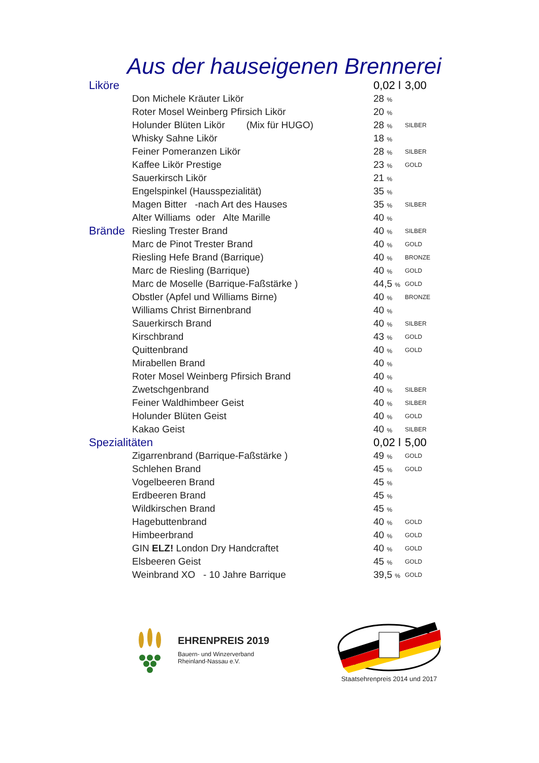Aus der hauseigenen Brennerei
| Liköre | | 0,02 l | 3,00 |
| | Don Michele Kräuter Likör | 28 % | |
| | Roter Mosel Weinberg Pfirsich Likör | 20 % | |
| | Holunder Blüten Likör (Mix für HUGO) | 28 % | SILBER |
| | Whisky Sahne Likör | 18 % | |
| | Feiner Pomeranzen Likör | 28 % | SILBER |
| | Kaffee Likör Prestige | 23 % | GOLD |
| | Sauerkirsch Likör | 21 % | |
| | Engelspinkel (Hausspezialität) | 35 % | |
| | Magen Bitter -nach Art des Hauses | 35 % | SILBER |
| | Alter Williams oder Alte Marille | 40 % | |
| Brände | Riesling Trester Brand | 40 % | SILBER |
| | Marc de Pinot Trester Brand | 40 % | GOLD |
| | Riesling Hefe Brand (Barrique) | 40 % | BRONZE |
| | Marc de Riesling (Barrique) | 40 % | GOLD |
| | Marc de Moselle (Barrique-Faßstärke ) | 44,5 % | GOLD |
| | Obstler (Apfel und Williams Birne) | 40 % | BRONZE |
| | Williams Christ Birnenbrand | 40 % | |
| | Sauerkirsch Brand | 40 % | SILBER |
| | Kirschbrand | 43 % | GOLD |
| | Quittenbrand | 40 % | GOLD |
| | Mirabellen Brand | 40 % | |
| | Roter Mosel Weinberg Pfirsich Brand | 40 % | |
| | Zwetschgenbrand | 40 % | SILBER |
| | Feiner Waldhimbeer Geist | 40 % | SILBER |
| | Holunder Blüten Geist | 40 % | GOLD |
| | Kakao Geist | 40 % | SILBER |
| Spezialitäten | | 0,02 l | 5,00 |
| | Zigarrenbrand (Barrique-Faßstärke ) | 49 % | GOLD |
| | Schlehen Brand | 45 % | GOLD |
| | Vogelbeeren Brand | 45 % | |
| | Erdbeeren Brand | 45 % | |
| | Wildkirschen Brand | 45 % | |
| | Hagebuttenbrand | 40 % | GOLD |
| | Himbeerbrand | 40 % | GOLD |
| | GIN ELZ! London Dry Handcraftet | 40 % | GOLD |
| | Elsbeeren Geist | 45 % | GOLD |
| | Weinbrand XO - 10 Jahre Barrique | 39,5 % | GOLD |
EHRENPREIS 2019
Bauern- und Winzerverband
Rheinland-Nassau e.V.
Staatsehrenpreis 2014 und 2017